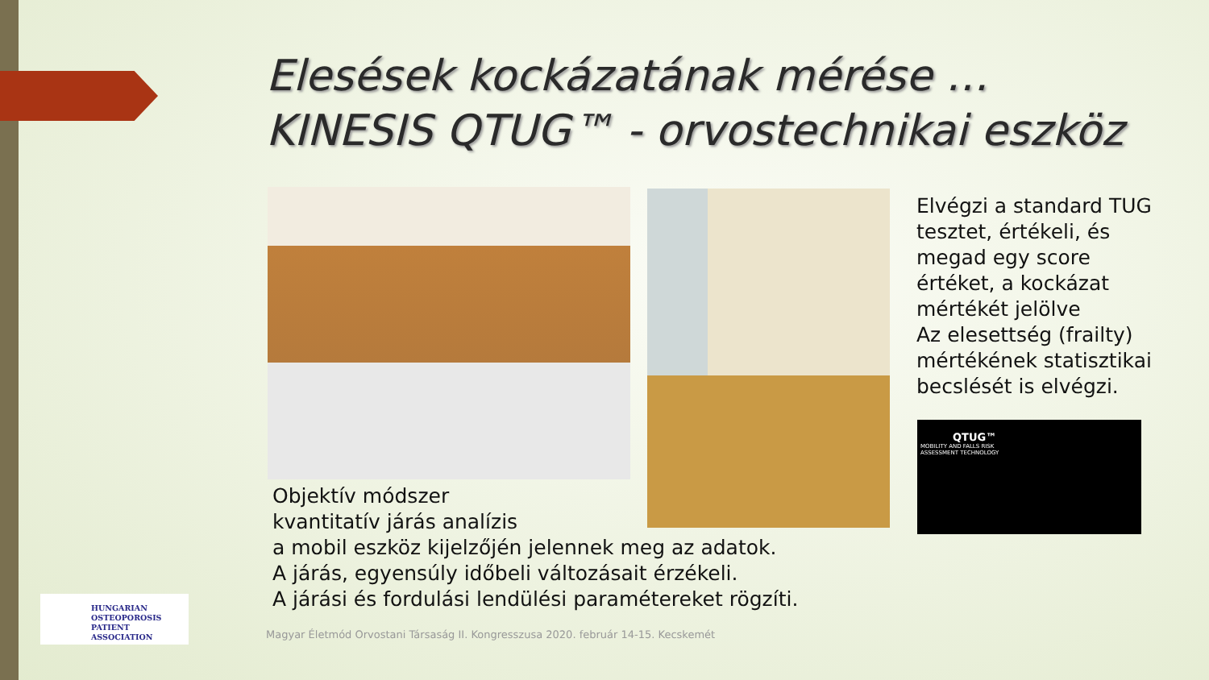Elesések kockázatának mérése …
KINESIS QTUG™ - orvostechnikai eszköz
Objektív módszer
kvantitatív járás analízis
a mobil eszköz kijelzőjén jelennek meg az adatok.
A járás, egyensúly időbeli változásait érzékeli.
A járási és fordulási lendülési paramétereket rögzíti.
Elvégzi a standard TUG
tesztet, értékeli, és
megad egy score
értéket, a kockázat
mértékét jelölve
Az elesettség (frailty)
mértékének statisztikai
becslését is elvégzi.
QTUG™
MOBILITY AND FALLS RISK
ASSESSMENT TECHNOLOGY
HUNGARIAN
OSTEOPOROSIS PATIENT
ASSOCIATION
Magyar Életmód Orvostani Társaság II. Kongresszusa 2020. február 14-15. Kecskemét